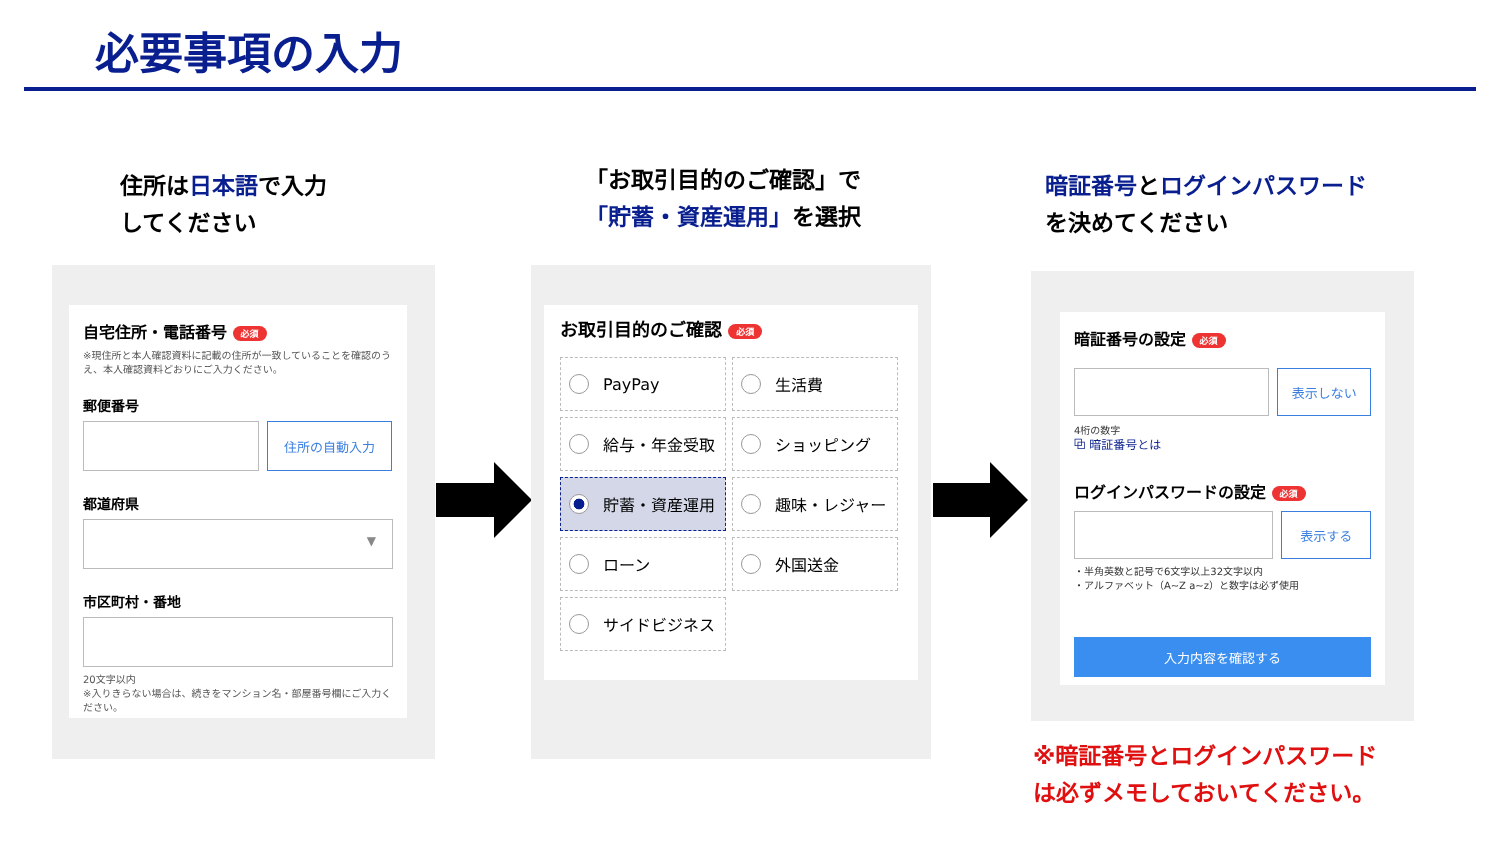必要事項の入力
住所は日本語で入力
してください
「お取引目的のご確認」で
「貯蓄・資産運用」を選択
暗証番号とログインパスワード
を決めてください
自宅住所・電話番号 必須
※現住所と本人確認資料に記載の住所が一致していることを確認のうえ、本人確認資料どおりにご入力ください。
郵便番号
住所の自動入力
都道府県
▼
市区町村・番地
20文字以内
※入りきらない場合は、続きをマンション名・部屋番号欄にご入力ください。
お取引目的のご確認 必須
PayPay
生活費
給与・年金受取
ショッピング
貯蓄・資産運用
趣味・レジャー
ローン
外国送金
サイドビジネス
暗証番号の設定 必須
表示しない
4桁の数字
⧉ 暗証番号とは
ログインパスワードの設定 必須
表示する
・半角英数と記号で6文字以上32文字以内
・アルファベット（A~Z a~z）と数字は必ず使用
入力内容を確認する
※暗証番号とログインパスワード
は必ずメモしておいてください。